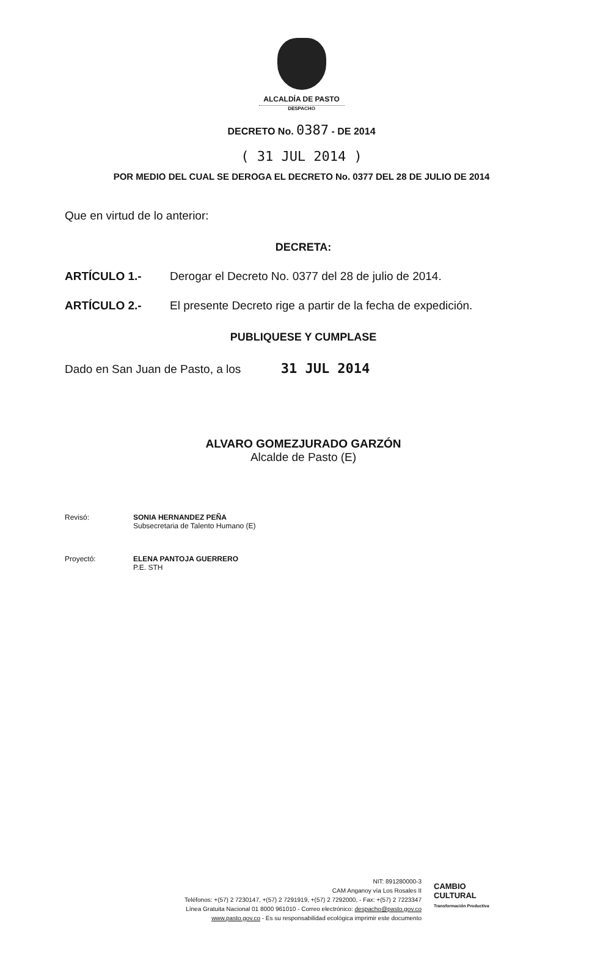ALCALDÍA DE PASTO
DESPACHO
DECRETO No. 0387 - DE 2014
( 31 JUL 2014 )
POR MEDIO DEL CUAL SE DEROGA EL DECRETO No. 0377 DEL 28 DE JULIO DE 2014
Que en virtud de lo anterior:
DECRETA:
ARTÍCULO 1.- Derogar el Decreto No. 0377 del 28 de julio de 2014.
ARTÍCULO 2.- El presente Decreto rige a partir de la fecha de expedición.
PUBLIQUESE Y CUMPLASE
Dado en San Juan de Pasto, a los 31 JUL 2014
ALVARO GOMEZJURADO GARZÓN
Alcalde de Pasto (E)
Revisó: SONIA HERNANDEZ PEÑA
Subsecretaria de Talento Humano (E)
Proyectó: ELENA PANTOJA GUERRERO
P.E. STH
NIT: 891280000-3
CAM Anganoy vía Los Rosales II
Teléfonos: +(57) 2 7230147, +(57) 2 7291919, +(57) 2 7292000, - Fax: +(57) 2 7223347
Línea Gratuita Nacional 01 8000 961010 - Correo electrónico: despacho@pasto.gov.co
www.pasto.gov.co - Es su responsabilidad ecológica imprimir este documento
CAMBIO
CULTURAL
Transformación Productiva